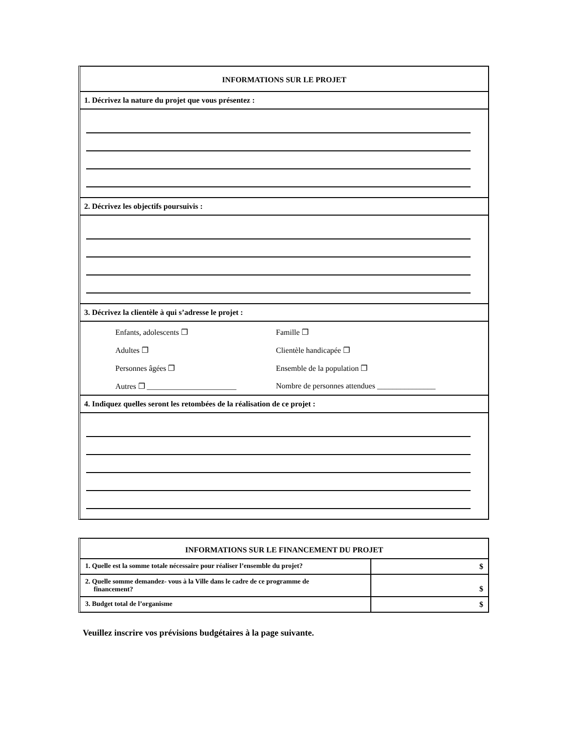INFORMATIONS SUR LE PROJET
1. Décrivez la nature du projet que vous présentez :
2. Décrivez les objectifs poursuivis :
3. Décrivez la clientèle à qui s’adresse le projet :
Enfants, adolescents ❐ Famille ❐ Adultes ❐ Clientèle handicapée ❐ Personnes âgées ❐ Ensemble de la population ❐ Autres ❐ _______________________ Nombre de personnes attendues _______________
4. Indiquez quelles seront les retombées de la réalisation de ce projet :
INFORMATIONS SUR LE FINANCEMENT DU PROJET
| 1. Quelle est la somme totale nécessaire pour réaliser l’ensemble du projet? | $ |
| 2. Quelle somme demandez- vous à la Ville dans le cadre de ce programme de financement? | $ |
| 3. Budget total de l’organisme | $ |
Veuillez inscrire vos prévisions budgétaires à la page suivante.